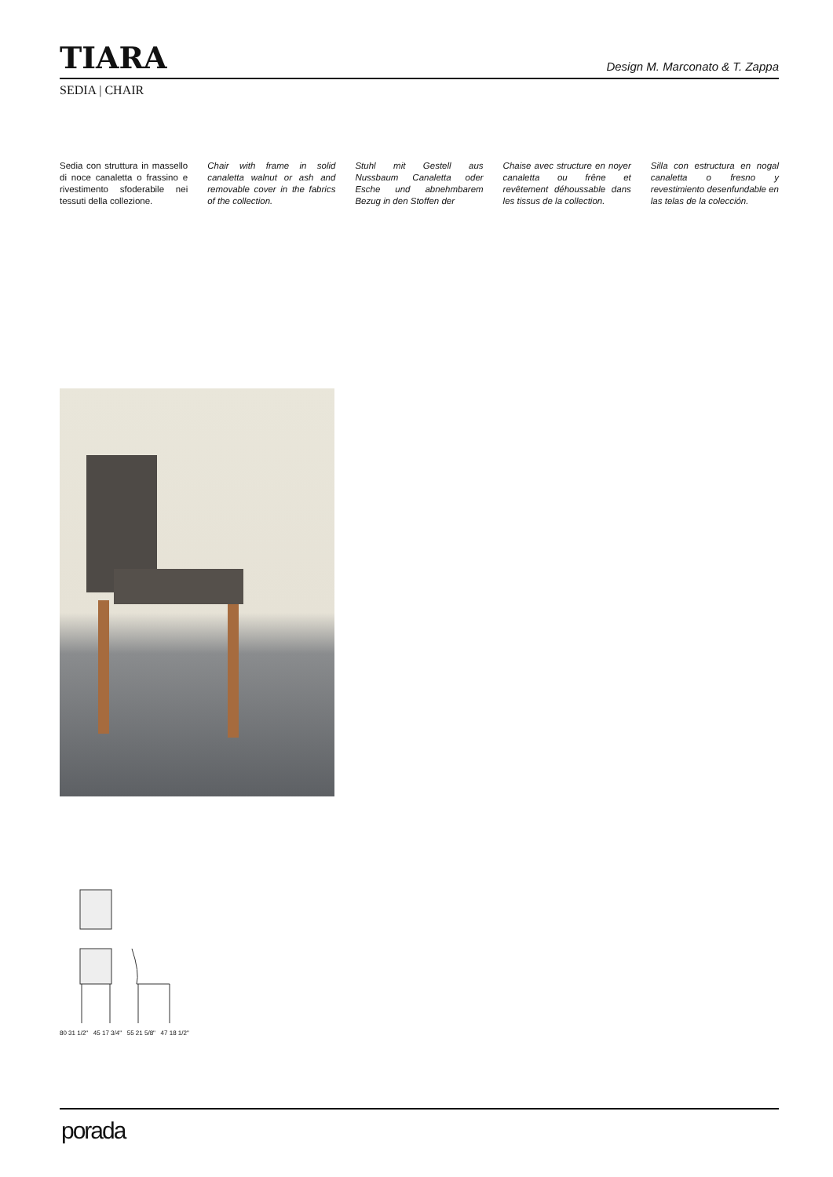TIARA
Design M. Marconato & T. Zappa
SEDIA | CHAIR
Sedia con struttura in massello di noce canaletta o frassino e rivestimento sfoderabile nei tessuti della collezione.
Chair with frame in solid canaletta walnut or ash and removable cover in the fabrics of the collection.
Stuhl mit Gestell aus Nussbaum Canaletta oder Esche und abnehmbarem Bezug in den Stoffen der
Chaise avec structure en noyer canaletta ou frêne et revêtement déhoussable dans les tissus de la collection.
Silla con estructura en nogal canaletta o fresno y revestimiento desenfundable en las telas de la colección.
80 31 1/2" 45 17 3/4" 55 21 5/8" 47 18 1/2"
porada